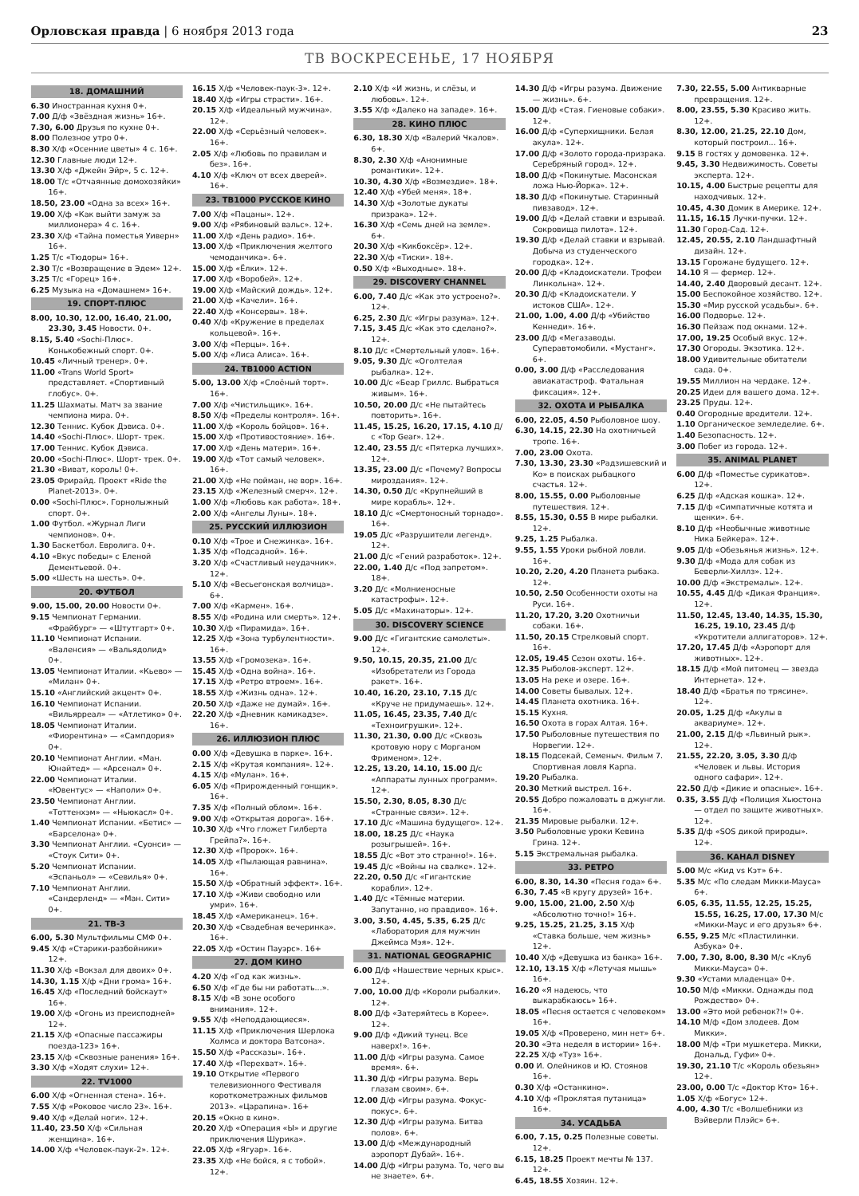Орловская правда | 6 ноября 2013 года 23
ТВ ВОСКРЕСЕНЬЕ, 17 НОЯБРЯ
18. ДОМАШНИЙ
6.30 Иностранная кухня 0+.
7.00 Д/ф «Звёздная жизнь» 16+.
7.30, 6.00 Друзья по кухне 0+.
8.00 Полезное утро 0+.
8.30 Х/ф «Осенние цветы» 4 с. 16+.
12.30 Главные люди 12+.
13.30 Х/ф «Джейн Эйр», 5 с. 12+.
18.00 Т/с «Отчаянные домохозяйки» 16+.
18.50, 23.00 «Одна за всех» 16+.
19.00 Х/ф «Как выйти замуж за миллионера» 4 с. 16+.
23.30 Х/ф «Тайна поместья Уиверн» 16+.
1.25 Т/с «Тюдоры» 16+.
2.30 Т/с «Возвращение в Эдем» 12+.
3.25 Т/с «Горец» 16+.
6.25 Музыка на «Домашнем» 16+.
19. СПОРТ-ПЛЮС
8.00, 10.30, 12.00, 16.40, 21.00, 23.30, 3.45 Новости. 0+.
8.15, 5.40 «Sochi-Плюс». Конькобежный спорт. 0+.
10.45 «Личный тренер». 0+.
11.00 «Trans World Sport» представляет. «Спортивный глобус». 0+.
11.25 Шахматы. Матч за звание чемпиона мира. 0+.
12.30 Теннис. Кубок Дэвиса. 0+.
14.40 «Sochi-Плюс». Шорт- трек.
17.00 Теннис. Кубок Дэвиса.
20.00 «Sochi-Плюс». Шорт- трек. 0+.
21.30 «Виват, король! 0+.
23.05 Фрирайд. Проект «Ride the Planet-2013». 0+.
0.00 «Sochi-Плюс». Горнолыжный спорт. 0+.
1.00 Футбол. «Журнал Лиги чемпионов». 0+.
1.30 Баскетбол. Евролига. 0+.
4.10 «Вкус победы» с Еленой Дементьевой. 0+.
5.00 «Шесть на шесть». 0+.
20. ФУТБОЛ
9.00, 15.00, 20.00 Новости 0+.
9.15 Чемпионат Германии. «Фрайбург» — «Штутгарт» 0+.
11.10 Чемпионат Испании. «Валенсия» — «Вальядолид» 0+.
13.05 Чемпионат Италии. «Кьево» — «Милан» 0+.
15.10 «Английский акцент» 0+.
16.10 Чемпионат Испании. «Вильярреал» — «Атлетико» 0+.
18.05 Чемпионат Италии. «Фиорентина» — «Сампдория» 0+.
20.10 Чемпионат Англии. «Ман. Юнайтед» — «Арсенал» 0+.
22.00 Чемпионат Италии. «Ювентус» — «Наполи» 0+.
23.50 Чемпионат Англии. «Тоттенхэм» — «Ньюкасл» 0+.
1.40 Чемпионат Испании. «Бетис» — «Барселона» 0+.
3.30 Чемпионат Англии. «Суонси» — «Стоук Сити» 0+.
5.20 Чемпионат Испании. «Эспаньол» — «Севилья» 0+.
7.10 Чемпионат Англии. «Сандерленд» — «Ман. Сити» 0+.
21. ТВ-3
6.00, 5.30 Мультфильмы СМФ 0+.
9.45 Х/ф «Старики-разбойники» 12+.
11.30 Х/ф «Вокзал для двоих» 0+.
14.30, 1.15 Х/ф «Дни грома» 16+.
16.45 Х/ф «Последний бойскаут» 16+.
19.00 Х/ф «Огонь из преисподней» 12+.
21.15 Х/ф «Опасные пассажиры поезда-123» 16+.
23.15 Х/ф «Сквозные ранения» 16+.
3.30 Х/ф «Ходят слухи» 12+.
22. TV1000
6.00 Х/ф «Огненная стена». 16+.
7.55 Х/ф «Роковое число 23». 16+.
9.40 Х/ф «Делай ноги». 12+.
11.40, 23.50 Х/ф «Сильная женщина». 16+.
14.00 Х/ф «Человек-паук-2». 12+.
16.15 Х/ф «Человек-паук-3». 12+.
18.40 Х/ф «Игры страсти». 16+.
20.15 Х/ф «Идеальный мужчина». 12+.
22.00 Х/ф «Серьёзный человек». 16+.
2.05 Х/ф «Любовь по правилам и без». 16+.
4.10 Х/ф «Ключ от всех дверей». 16+.
23. ТВ1000 РУССКОЕ КИНО
7.00 Х/ф «Пацаны». 12+.
9.00 Х/ф «Рябиновый вальс». 12+.
11.00 Х/ф «День радио». 16+.
13.00 Х/ф «Приключения желтого чемоданчика». 6+.
15.00 Х/ф «Ёлки». 12+.
17.00 Х/ф «Воробей». 12+.
19.00 Х/ф «Майский дождь». 12+.
21.00 Х/ф «Качели». 16+.
22.40 Х/ф «Консервы». 18+.
0.40 Х/ф «Кружение в пределах кольцевой». 16+.
3.00 Х/ф «Перцы». 16+.
5.00 Х/ф «Лиса Алиса». 16+.
24. ТВ1000 ACTION
5.00, 13.00 Х/ф «Слоёный торт». 16+.
7.00 Х/ф «Чистильщик». 16+.
8.50 Х/ф «Пределы контроля». 16+.
11.00 Х/ф «Король бойцов». 16+.
15.00 Х/ф «Противостояние». 16+.
17.00 Х/ф «День матери». 16+.
19.00 Х/ф «Тот самый человек». 16+.
21.00 Х/ф «Не пойман, не вор». 16+.
23.15 Х/ф «Железный смерч». 12+.
1.00 Х/ф «Любовь как работа». 18+.
2.00 Х/ф «Ангелы Луны». 18+.
25. РУССКИЙ ИЛЛЮЗИОН
0.10 Х/ф «Трое и Снежинка». 16+.
1.35 Х/ф «Подсадной». 16+.
3.20 Х/ф «Счастливый неудачник». 12+.
5.10 Х/ф «Весьегонская волчица». 6+.
7.00 Х/ф «Кармен». 16+.
8.55 Х/ф «Родина или смерть». 12+.
10.30 Х/ф «Пирамида». 16+.
12.25 Х/ф «Зона турбулентности». 16+.
13.55 Х/ф «Громозека». 16+.
15.45 Х/ф «Одна война». 16+.
17.15 Х/ф «Ретро втроем». 16+.
18.55 Х/ф «Жизнь одна». 12+.
20.50 Х/ф «Даже не думай». 16+.
22.20 Х/ф «Дневник камикадзе». 16+.
26. ИЛЛЮЗИОН ПЛЮС
0.00 Х/ф «Девушка в парке». 16+.
2.15 Х/ф «Крутая компания». 12+.
4.15 Х/ф «Мулан». 16+.
6.05 Х/ф «Прирожденный гонщик». 16+.
7.35 Х/ф «Полный облом». 16+.
9.00 Х/ф «Открытая дорога». 16+.
10.30 Х/ф «Что гложет Гилберта Грейпа?». 16+.
12.30 Х/ф «Пророк». 16+.
14.05 Х/ф «Пылающая равнина». 16+.
15.50 Х/ф «Обратный эффект». 16+.
17.10 Х/ф «Живи свободно или умри». 16+.
18.45 Х/ф «Американец». 16+.
20.30 Х/ф «Свадебная вечеринка». 16+.
22.05 Х/ф «Остин Пауэрс». 16+
27. ДОМ КИНО
4.20 Х/ф «Год как жизнь».
6.50 Х/ф «Где бы ни работать...».
8.15 Х/ф «В зоне особого внимания». 12+.
9.55 Х/ф «Неподдающиеся».
11.15 Х/ф «Приключения Шерлока Холмса и доктора Ватсона».
15.50 Х/ф «Рассказы». 16+.
17.40 Х/ф «Перехват». 16+.
19.10 Открытие «Первого телевизионного Фестиваля короткометражных фильмов 2013». «Царапина». 16+
20.15 «Окно в кино».
20.20 Х/ф «Операция «Ы» и другие приключения Шурика».
22.05 Х/ф «Ягуар». 16+.
23.35 Х/ф «Не бойся, я с тобой». 12+.
2.10 Х/ф «И жизнь, и слёзы, и любовь». 12+.
3.55 Х/ф «Далеко на западе». 16+.
28. КИНО ПЛЮС
6.30, 18.30 Х/ф «Валерий Чкалов». 6+.
8.30, 2.30 Х/ф «Анонимные романтики». 12+.
10.30, 4.30 Х/ф «Возмездие». 18+.
12.40 Х/ф «Убей меня». 18+.
14.30 Х/ф «Золотые дукаты призрака». 12+.
16.30 Х/ф «Семь дней на земле». 6+.
20.30 Х/ф «Кикбоксёр». 12+.
22.30 Х/ф «Тиски». 18+.
0.50 Х/ф «Выходные». 18+.
29. DISCOVERY CHANNEL
6.00, 7.40 Д/с «Как это устроено?». 12+.
6.25, 2.30 Д/с «Игры разума». 12+.
7.15, 3.45 Д/с «Как это сделано?». 12+.
8.10 Д/с «Смертельный улов». 16+.
9.05, 9.30 Д/с «Оголтелая рыбалка». 12+.
10.00 Д/с «Беар Гриллс. Выбраться живым». 16+.
10.50, 20.00 Д/с «Не пытайтесь повторить». 16+.
11.45, 15.25, 16.20, 17.15, 4.10 Д/с «Top Gear». 12+.
12.40, 23.55 Д/с «Пятерка лучших». 12+.
13.35, 23.00 Д/с «Почему? Вопросы мироздания». 12+.
14.30, 0.50 Д/с «Крупнейший в мире корабль». 12+.
18.10 Д/с «Смертоносный торнадо». 16+.
19.05 Д/с «Разрушители легенд». 12+.
21.00 Д/с «Гений разработок». 12+.
22.00, 1.40 Д/с «Под запретом». 18+.
3.20 Д/с «Молниеносные катастрофы». 12+.
5.05 Д/с «Махинаторы». 12+.
30. DISCOVERY SCIENCE
9.00 Д/с «Гигантские самолеты». 12+.
9.50, 10.15, 20.35, 21.00 Д/с «Изобретатели из Города ракет». 16+.
10.40, 16.20, 23.10, 7.15 Д/с «Круче не придумаешь». 12+.
11.05, 16.45, 23.35, 7.40 Д/с «Техноигрушки». 12+.
11.30, 21.30, 0.00 Д/с «Сквозь кротовую нору с Морганом Фрименом». 12+.
12.25, 13.20, 14.10, 15.00 Д/с «Аппараты лунных программ». 12+.
15.50, 2.30, 8.05, 8.30 Д/с «Странные связи». 12+.
17.10 Д/с «Машина будущего». 12+.
18.00, 18.25 Д/с «Наука розыгрышей». 16+.
18.55 Д/с «Вот это странно!». 16+.
19.45 Д/с «Войны на свалке». 12+.
22.20, 0.50 Д/с «Гигантские корабли». 12+.
1.40 Д/с «Тёмные материи. Запутанно, но правдиво». 16+.
3.00, 3.50, 4.45, 5.35, 6.25 Д/с «Лаборатория для мужчин Джеймса Мэя». 12+.
31. NATIONAL GEOGRAPHIC
6.00 Д/ф «Нашествие черных крыс». 12+.
7.00, 10.00 Д/ф «Короли рыбалки». 12+.
8.00 Д/ф «Затеряйтесь в Корее». 12+.
9.00 Д/ф «Дикий тунец. Все наверх!». 16+.
11.00 Д/ф «Игры разума. Самое время». 6+.
11.30 Д/ф «Игры разума. Верь глазам своим». 6+.
12.00 Д/ф «Игры разума. Фокус-покус». 6+.
12.30 Д/ф «Игры разума. Битва полов». 6+.
13.00 Д/ф «Международный аэропорт Дубай». 16+.
14.00 Д/ф «Игры разума. То, чего вы не знаете». 6+.
14.30 Д/ф «Игры разума. Движение — жизнь». 6+.
15.00 Д/ф «Стая. Гиеновые собаки». 12+.
16.00 Д/ф «Суперхищники. Белая акула». 12+.
17.00 Д/ф «Золото города-призрака. Серебряный город». 12+.
18.00 Д/ф «Покинутые. Масонская ложа Нью-Йорка». 12+.
18.30 Д/ф «Покинутые. Старинный пивзавод». 12+.
19.00 Д/ф «Делай ставки и взрывай. Сокровища пилота». 12+.
19.30 Д/ф «Делай ставки и взрывай. Добыча из студенческого городка». 12+.
20.00 Д/ф «Кладоискатели. Трофеи Линкольна». 12+.
20.30 Д/ф «Кладоискатели. У истоков США». 12+.
21.00, 1.00, 4.00 Д/ф «Убийство Кеннеди». 16+.
23.00 Д/ф «Мегазаводы. Суперавтомобили. «Мустанг». 6+.
0.00, 3.00 Д/ф «Расследования авиакатастроф. Фатальная фиксация». 12+.
32. ОХОТА И РЫБАЛКА
6.00, 22.05, 4.50 Рыболовное шоу.
6.30, 14.15, 22.30 На охотничьей тропе. 16+.
7.00, 23.00 Охота.
7.30, 13.30, 23.30 «Радзишевский и Ко» в поисках рыбацкого счастья. 12+.
8.00, 15.55, 0.00 Рыболовные путешествия. 12+.
8.55, 15.30, 0.55 В мире рыбалки. 12+.
9.25, 1.25 Рыбалка.
9.55, 1.55 Уроки рыбной ловли. 16+.
10.20, 2.20, 4.20 Планета рыбака. 12+.
10.50, 2.50 Особенности охоты на Руси. 16+.
11.20, 17.20, 3.20 Охотничьи собаки. 16+.
11.50, 20.15 Стрелковый спорт. 16+.
12.05, 19.45 Сезон охоты. 16+.
12.35 Рыболов-эксперт. 12+.
13.05 На реке и озере. 16+.
14.00 Советы бывалых. 12+.
14.45 Планета охотника. 16+.
15.15 Кухня.
16.50 Охота в горах Алтая. 16+.
17.50 Рыболовные путешествия по Норвегии. 12+.
18.15 Подсекай, Семеныч. Фильм 7. Спортивная ловля Карпа.
19.20 Рыбалка.
20.30 Меткий выстрел. 16+.
20.55 Добро пожаловать в джунгли. 16+.
21.35 Мировые рыбалки. 12+.
3.50 Рыболовные уроки Кевина Грина. 12+.
5.15 Экстремальная рыбалка.
33. РЕТРО
6.00, 8.30, 14.30 «Песня года» 6+.
6.30, 7.45 «В кругу друзей» 16+.
9.00, 15.00, 21.00, 2.50 Х/ф «Абсолютно точно!» 16+.
9.25, 15.25, 21.25, 3.15 Х/ф «Ставка больше, чем жизнь» 12+.
10.40 Х/ф «Девушка из банка» 16+.
12.10, 13.15 Х/ф «Летучая мышь» 16+.
16.20 «Я надеюсь, что выкарабкаюсь» 16+.
18.05 «Песня остается с человеком» 16+.
19.05 Х/ф «Проверено, мин нет» 6+.
20.30 «Эта неделя в истории» 16+.
22.25 Х/ф «Туз» 16+.
0.00 И. Олейников и Ю. Стоянов 16+.
0.30 Х/ф «Останкино».
4.10 Х/ф «Проклятая путаница» 16+.
34. УСАДЬБА
6.00, 7.15, 0.25 Полезные советы. 12+.
6.15, 18.25 Проект мечты № 137. 12+.
6.45, 18.55 Хозяин. 12+.
7.30, 22.55, 5.00 Антикварные превращения. 12+.
8.00, 23.55, 5.30 Красиво жить. 12+.
8.30, 12.00, 21.25, 22.10 Дом, который построил... 16+.
9.15 В гостях у домовенка. 12+.
9.45, 3.30 Недвижимость. Советы эксперта. 12+.
10.15, 4.00 Быстрые рецепты для находчивых. 12+.
10.45, 4.30 Домик в Америке. 12+.
11.15, 16.15 Лучки-пучки. 12+.
11.30 Город-Сад. 12+.
12.45, 20.55, 2.10 Ландшафтный дизайн. 12+.
13.15 Горожане будущего. 12+.
14.10 Я — фермер. 12+.
14.40, 2.40 Дворовый десант. 12+.
15.00 Беспокойное хозяйство. 12+.
15.30 «Мир русской усадьбы». 6+.
16.00 Подворье. 12+.
16.30 Пейзаж под окнами. 12+.
17.00, 19.25 Особый вкус. 12+.
17.30 Огороды. Экзотика. 12+.
18.00 Удивительные обитатели сада. 0+.
19.55 Миллион на чердаке. 12+.
20.25 Идеи для вашего дома. 12+.
23.25 Пруды. 12+.
0.40 Огородные вредители. 12+.
1.10 Органическое земледелие. 6+.
1.40 Безопасность. 12+.
3.00 Побег из города. 12+.
35. ANIMAL PLANET
6.00 Д/ф «Поместье сурикатов». 12+.
6.25 Д/ф «Адская кошка». 12+.
7.15 Д/ф «Симпатичные котята и щенки». 6+.
8.10 Д/ф «Необычные животные Ника Бейкера». 12+.
9.05 Д/ф «Обезьянья жизнь». 12+.
9.30 Д/ф «Мода для собак из Беверли-Хиллз». 12+.
10.00 Д/ф «Экстремалы». 12+.
10.55, 4.45 Д/ф «Дикая Франция». 12+.
11.50, 12.45, 13.40, 14.35, 15.30, 16.25, 19.10, 23.45 Д/ф «Укротители аллигаторов». 12+.
17.20, 17.45 Д/ф «Аэропорт для животных». 12+.
18.15 Д/ф «Мой питомец — звезда Интернета». 12+.
18.40 Д/ф «Братья по трясине». 12+.
20.05, 1.25 Д/ф «Акулы в аквариуме». 12+.
21.00, 2.15 Д/ф «Львиный рык». 12+.
21.55, 22.20, 3.05, 3.30 Д/ф «Человек и львы. История одного сафари». 12+.
22.50 Д/ф «Дикие и опасные». 16+.
0.35, 3.55 Д/ф «Полиция Хьюстона — отдел по защите животных». 12+.
5.35 Д/ф «SOS дикой природы». 12+.
36. КАНАЛ DISNEY
5.00 М/с «Кид vs Кэт» 6+.
5.35 М/с «По следам Микки-Мауса» 6+.
6.05, 6.35, 11.55, 12.25, 15.25, 15.55, 16.25, 17.00, 17.30 М/с «Микки-Маус и его друзья» 6+.
6.55, 9.25 М/с «Пластилинки. Азбука» 0+.
7.00, 7.30, 8.00, 8.30 М/с «Клуб Микки-Мауса» 0+.
9.30 «Устами младенца» 0+.
10.50 М/ф «Микки. Однажды под Рождество» 0+.
13.00 «Это мой ребенок?!» 0+.
14.10 М/ф «Дом злодеев. Дом Микки».
18.00 М/ф «Три мушкетера. Микки, Дональд, Гуфи» 0+.
19.30, 21.10 Т/с «Король обезьян» 12+.
23.00, 0.00 Т/с «Доктор Кто» 16+.
1.05 Х/ф «Богус» 12+.
4.00, 4.30 Т/с «Волшебники из Вэйверли Плэйс» 6+.